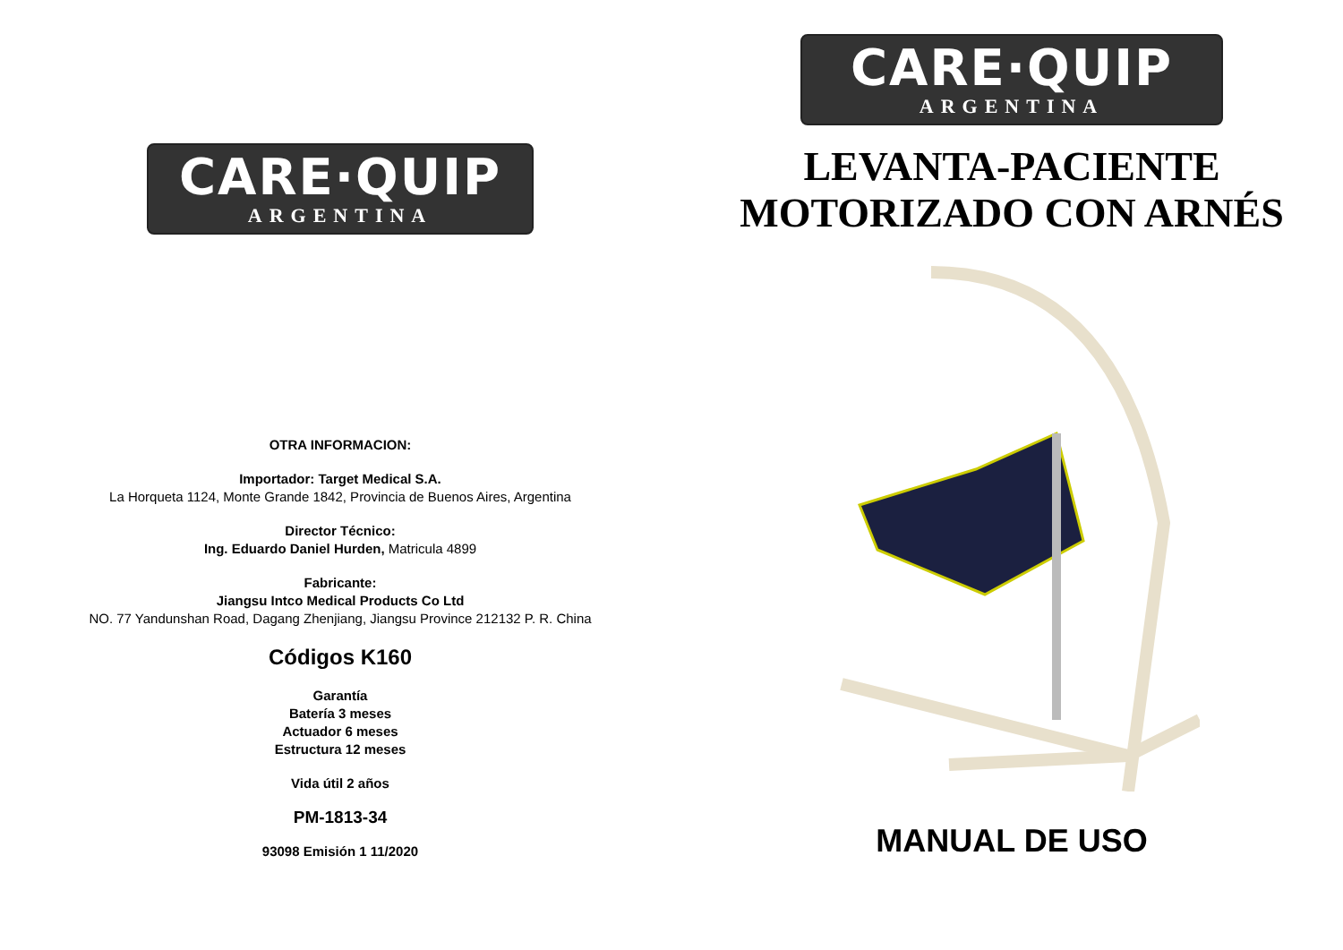CARE·QUIP
ARGENTINA
OTRA INFORMACION:
Importador: Target Medical S.A.
La Horqueta 1124, Monte Grande 1842, Provincia de Buenos Aires, Argentina
Director Técnico:
Ing. Eduardo Daniel Hurden, Matricula 4899
Fabricante:
Jiangsu Intco Medical Products Co Ltd
NO. 77 Yandunshan Road, Dagang Zhenjiang, Jiangsu Province 212132 P. R. China
Códigos K160
Garantía
Batería 3 meses
Actuador 6 meses
Estructura 12 meses
Vida útil 2 años
PM-1813-34
93098 Emisión 1 11/2020
CARE·QUIP
ARGENTINA
LEVANTA-PACIENTE
MOTORIZADO CON ARNÉS
MANUAL DE USO